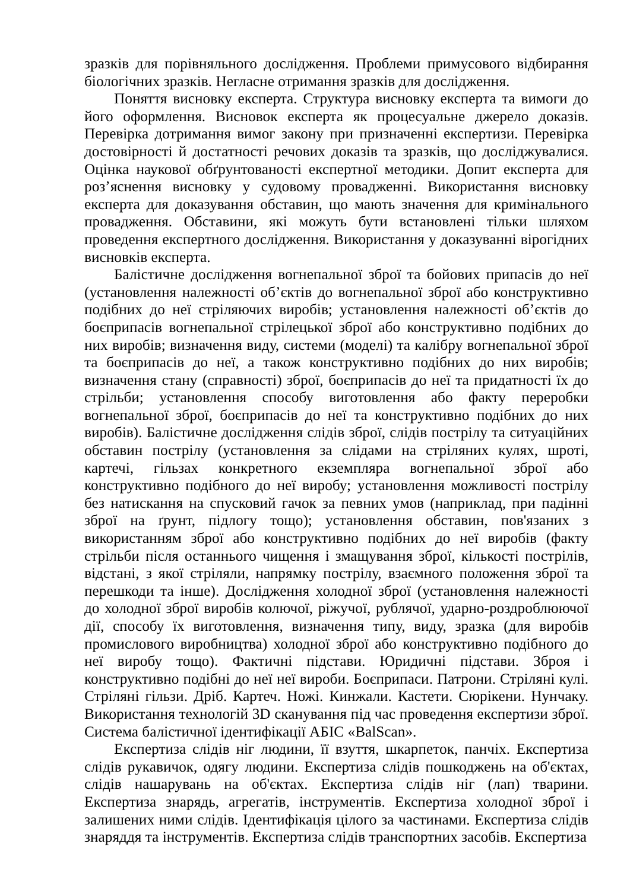зразків для порівняльного дослідження. Проблеми примусового відбирання біологічних зразків. Негласне отримання зразків для дослідження.
Поняття висновку експерта. Структура висновку експерта та вимоги до його оформлення. Висновок експерта як процесуальне джерело доказів. Перевірка дотримання вимог закону при призначенні експертизи. Перевірка достовірності й достатності речових доказів та зразків, що досліджувалися. Оцінка наукової обґрунтованості експертної методики. Допит експерта для роз’яснення висновку у судовому провадженні. Використання висновку експерта для доказування обставин, що мають значення для кримінального провадження. Обставини, які можуть бути встановлені тільки шляхом проведення експертного дослідження. Використання у доказуванні вірогідних висновків експерта.
Балістичне дослідження вогнепальної зброї та бойових припасів до неї (установлення належності об’єктів до вогнепальної зброї або конструктивно подібних до неї стріляючих виробів; установлення належності об’єктів до боєприпасів вогнепальної стрілецької зброї або конструктивно подібних до них виробів; визначення виду, системи (моделі) та калібру вогнепальної зброї та боєприпасів до неї, а також конструктивно подібних до них виробів; визначення стану (справності) зброї, боєприпасів до неї та придатності їх до стрільби; установлення способу виготовлення або факту переробки вогнепальної зброї, боєприпасів до неї та конструктивно подібних до них виробів). Балістичне дослідження слідів зброї, слідів пострілу та ситуаційних обставин пострілу (установлення за слідами на стріляних кулях, шроті, картечі, гільзах конкретного екземпляра вогнепальної зброї або конструктивно подібного до неї виробу; установлення можливості пострілу без натискання на спусковий гачок за певних умов (наприклад, при падінні зброї на ґрунт, підлогу тощо); установлення обставин, пов'язаних з використанням зброї або конструктивно подібних до неї виробів (факту стрільби після останнього чищення і змащування зброї, кількості пострілів, відстані, з якої стріляли, напрямку пострілу, взаємного положення зброї та перешкоди та інше). Дослідження холодної зброї (установлення належності до холодної зброї виробів колючої, ріжучої, рублячої, ударно-роздроблюючої дії, способу їх виготовлення, визначення типу, виду, зразка (для виробів промислового виробництва) холодної зброї або конструктивно подібного до неї виробу тощо). Фактичні підстави. Юридичні підстави. Зброя і конструктивно подібні до неї неї вироби. Боєприпаси. Патрони. Стріляні кулі. Стріляні гільзи. Дріб. Картеч. Ножі. Кинжали. Кастети. Сюрікени. Нунчаку. Використання технологій 3D сканування під час проведення експертизи зброї. Система балістичної ідентифікації АБІС «BalScan».
Експертиза слідів ніг людини, її взуття, шкарпеток, панчіх. Експертиза слідів рукавичок, одягу людини. Експертиза слідів пошкоджень на об'єктах, слідів нашарувань на об'єктах. Експертиза слідів ніг (лап) тварини. Експертиза знарядь, агрегатів, інструментів. Експертиза холодної зброї і залишених ними слідів. Ідентифікація цілого за частинами. Експертиза слідів знаряддя та інструментів. Експертиза слідів транспортних засобів. Експертиза